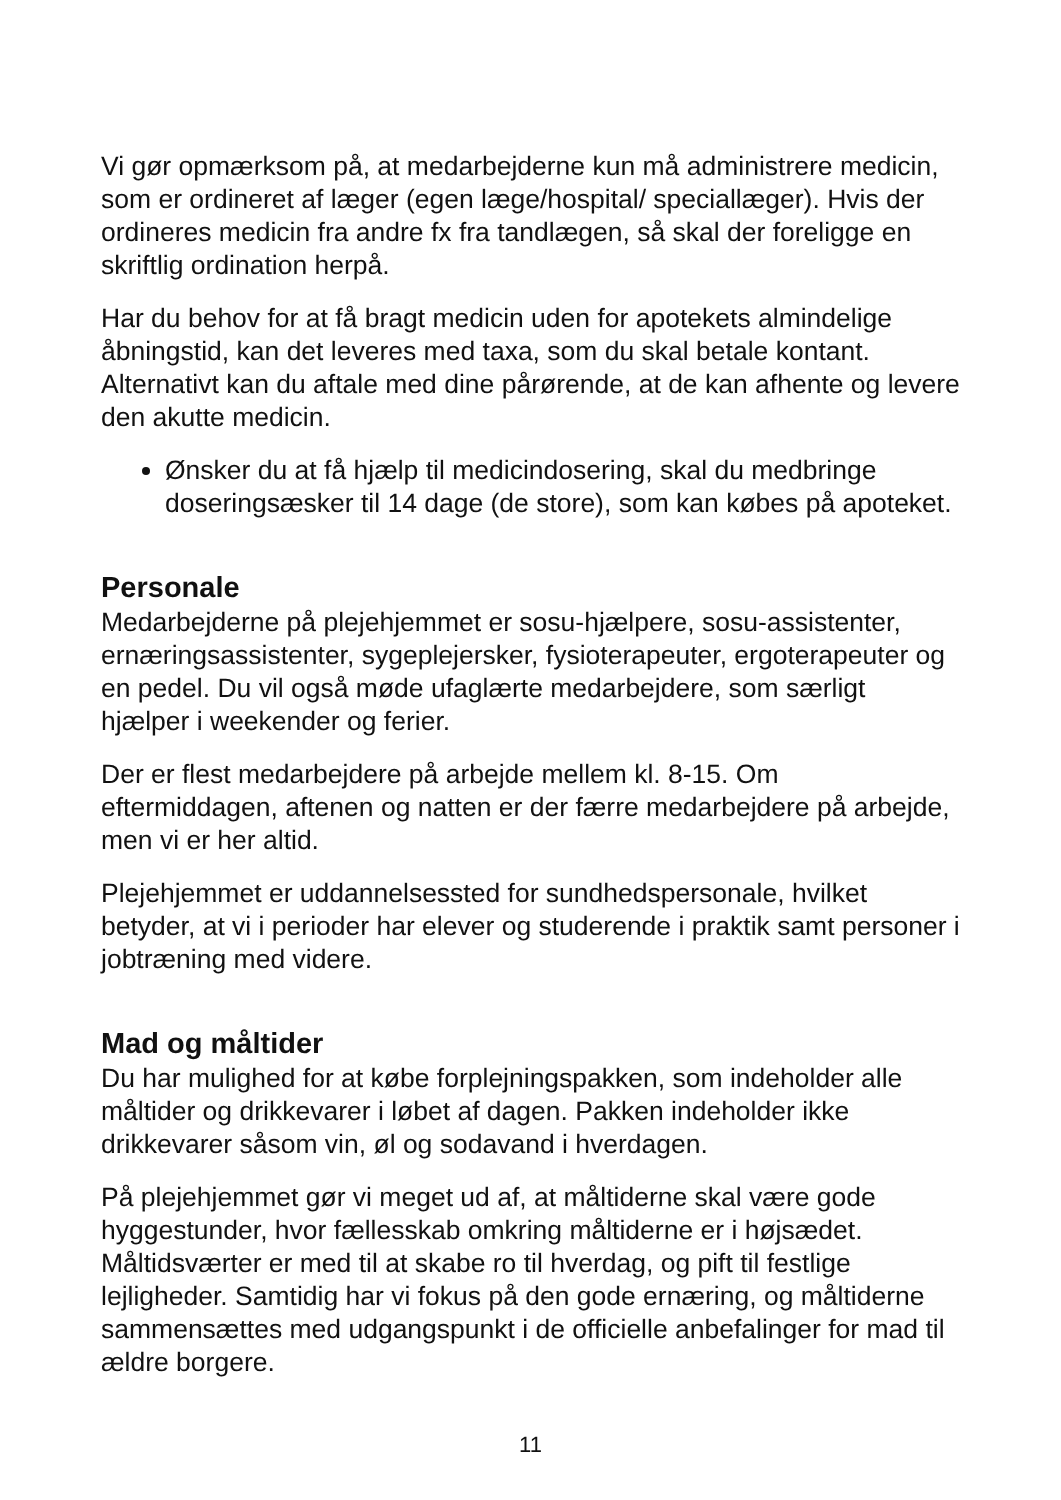Vi gør opmærksom på, at medarbejderne kun må administrere medicin, som er ordineret af læger (egen læge/hospital/ speciallæger). Hvis der ordineres medicin fra andre fx fra tandlægen, så skal der foreligge en skriftlig ordination herpå.
Har du behov for at få bragt medicin uden for apotekets almindelige åbningstid, kan det leveres med taxa, som du skal betale kontant. Alternativt kan du aftale med dine pårørende, at de kan afhente og levere den akutte medicin.
Ønsker du at få hjælp til medicindosering, skal du medbringe doseringsæsker til 14 dage (de store), som kan købes på apoteket.
Personale
Medarbejderne på plejehjemmet er sosu-hjælpere, sosu-assistenter, ernæringsassistenter, sygeplejersker, fysioterapeuter, ergoterapeuter og en pedel. Du vil også møde ufaglærte medarbejdere, som særligt hjælper i weekender og ferier.
Der er flest medarbejdere på arbejde mellem kl. 8-15. Om eftermiddagen, aftenen og natten er der færre medarbejdere på arbejde, men vi er her altid.
Plejehjemmet er uddannelsessted for sundhedspersonale, hvilket betyder, at vi i perioder har elever og studerende i praktik samt personer i jobtræning med videre.
Mad og måltider
Du har mulighed for at købe forplejningspakken, som indeholder alle måltider og drikkevarer i løbet af dagen. Pakken indeholder ikke drikkevarer såsom vin, øl og sodavand i hverdagen.
På plejehjemmet gør vi meget ud af, at måltiderne skal være gode hyggestunder, hvor fællesskab omkring måltiderne er i højsædet. Måltidsværter er med til at skabe ro til hverdag, og pift til festlige lejligheder. Samtidig har vi fokus på den gode ernæring, og måltiderne sammensættes med udgangspunkt i de officielle anbefalinger for mad til ældre borgere.
11